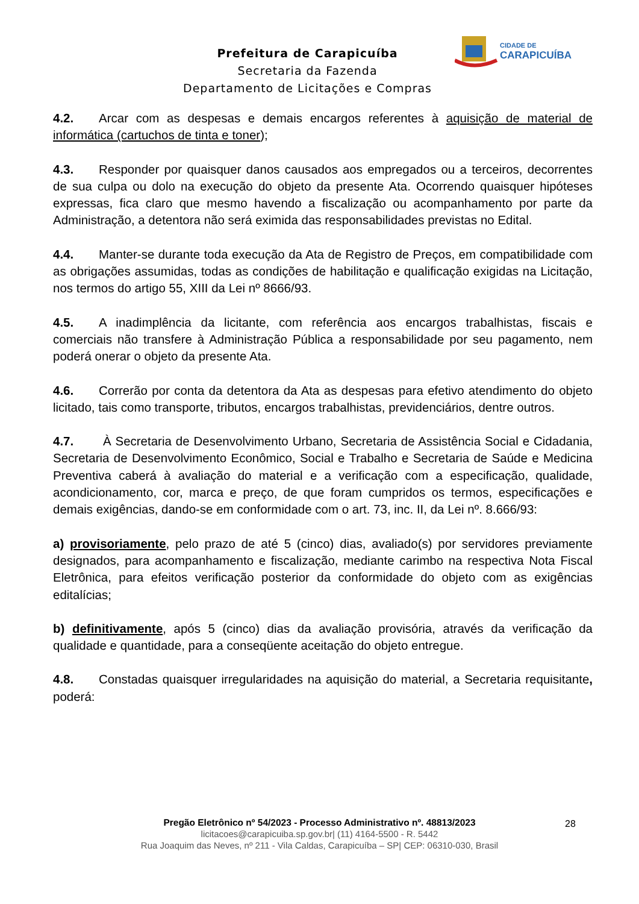CIDADE DE
CARAPICUÍBA
Prefeitura de Carapicuíba
Secretaria da Fazenda
Departamento de Licitações e Compras
4.2. Arcar com as despesas e demais encargos referentes à aquisição de material de informática (cartuchos de tinta e toner);
4.3. Responder por quaisquer danos causados aos empregados ou a terceiros, decorrentes de sua culpa ou dolo na execução do objeto da presente Ata. Ocorrendo quaisquer hipóteses expressas, fica claro que mesmo havendo a fiscalização ou acompanhamento por parte da Administração, a detentora não será eximida das responsabilidades previstas no Edital.
4.4. Manter-se durante toda execução da Ata de Registro de Preços, em compatibilidade com as obrigações assumidas, todas as condições de habilitação e qualificação exigidas na Licitação, nos termos do artigo 55, XIII da Lei nº 8666/93.
4.5. A inadimplência da licitante, com referência aos encargos trabalhistas, fiscais e comerciais não transfere à Administração Pública a responsabilidade por seu pagamento, nem poderá onerar o objeto da presente Ata.
4.6. Correrão por conta da detentora da Ata as despesas para efetivo atendimento do objeto licitado, tais como transporte, tributos, encargos trabalhistas, previdenciários, dentre outros.
4.7. À Secretaria de Desenvolvimento Urbano, Secretaria de Assistência Social e Cidadania, Secretaria de Desenvolvimento Econômico, Social e Trabalho e Secretaria de Saúde e Medicina Preventiva caberá à avaliação do material e a verificação com a especificação, qualidade, acondicionamento, cor, marca e preço, de que foram cumpridos os termos, especificações e demais exigências, dando-se em conformidade com o art. 73, inc. II, da Lei nº. 8.666/93:
a) provisoriamente, pelo prazo de até 5 (cinco) dias, avaliado(s) por servidores previamente designados, para acompanhamento e fiscalização, mediante carimbo na respectiva Nota Fiscal Eletrônica, para efeitos verificação posterior da conformidade do objeto com as exigências editalícias;
b) definitivamente, após 5 (cinco) dias da avaliação provisória, através da verificação da qualidade e quantidade, para a conseqüente aceitação do objeto entregue.
4.8. Constadas quaisquer irregularidades na aquisição do material, a Secretaria requisitante, poderá:
28
Pregão Eletrônico nº 54/2023 - Processo Administrativo nº. 48813/2023
licitacoes@carapicuiba.sp.gov.br| (11) 4164-5500 - R. 5442
Rua Joaquim das Neves, nº 211 - Vila Caldas, Carapicuíba – SP| CEP: 06310-030, Brasil